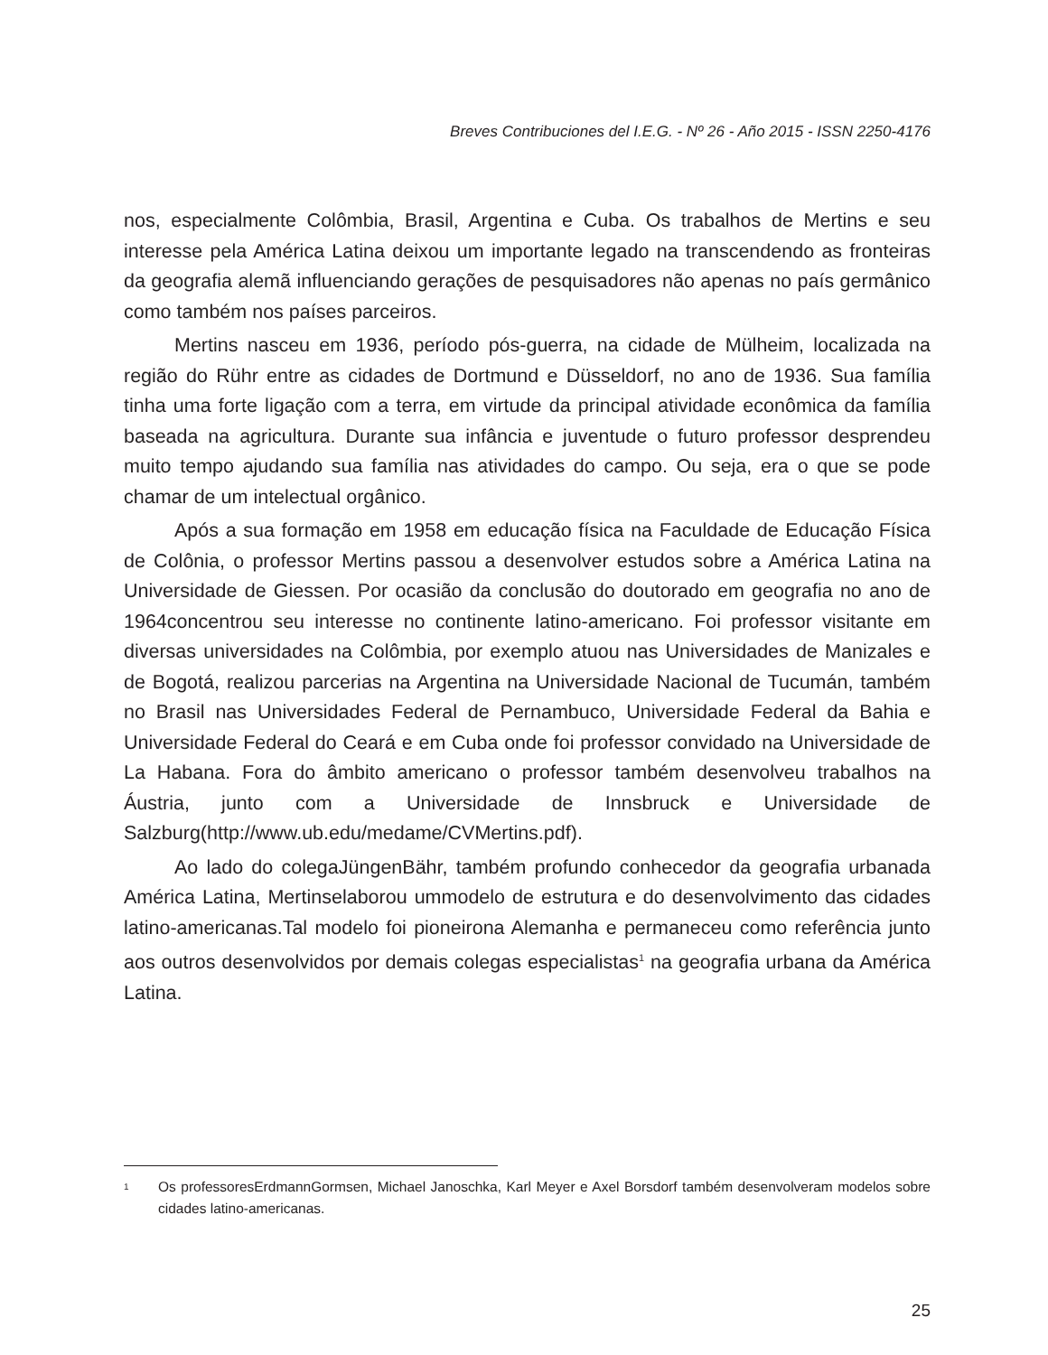Breves Contribuciones del I.E.G. - Nº 26 - Año 2015 - ISSN 2250-4176
nos, especialmente Colômbia, Brasil, Argentina e Cuba. Os trabalhos de Mertins e seu interesse pela América Latina deixou um importante legado na transcendendo as fronteiras da geografia alemã influenciando gerações de pesquisadores não apenas no país germânico como também nos países parceiros.
Mertins nasceu em 1936, período pós-guerra, na cidade de Mülheim, localizada na região do Rühr entre as cidades de Dortmund e Düsseldorf, no ano de 1936. Sua família tinha uma forte ligação com a terra, em virtude da principal atividade econômica da família baseada na agricultura. Durante sua infância e juventude o futuro professor desprendeu muito tempo ajudando sua família nas atividades do campo. Ou seja, era o que se pode chamar de um intelectual orgânico.
Após a sua formação em 1958 em educação física na Faculdade de Educação Física de Colônia, o professor Mertins passou a desenvolver estudos sobre a América Latina na Universidade de Giessen. Por ocasião da conclusão do doutorado em geografia no ano de 1964concentrou seu interesse no continente latino-americano. Foi professor visitante em diversas universidades na Colômbia, por exemplo atuou nas Universidades de Manizales e de Bogotá, realizou parcerias na Argentina na Universidade Nacional de Tucumán, também no Brasil nas Universidades Federal de Pernambuco, Universidade Federal da Bahia e Universidade Federal do Ceará e em Cuba onde foi professor convidado na Universidade de La Habana. Fora do âmbito americano o professor também desenvolveu trabalhos na Áustria, junto com a Universidade de Innsbruck e Universidade de Salzburg(http://www.ub.edu/medame/CVMertins.pdf).
Ao lado do colegaJüngenBähr, também profundo conhecedor da geografia urbanada América Latina, Mertinselaborou ummodelo de estrutura e do desenvolvimento das cidades latino-americanas.Tal modelo foi pioneirona Alemanha e permaneceu como referência junto aos outros desenvolvidos por demais colegas especialistas<sup>1</sup> na geografia urbana da América Latina.
1 Os professoresErdmannGormsen, Michael Janoschka, Karl Meyer e Axel Borsdorf também desenvolveram modelos sobre cidades latino-americanas.
25